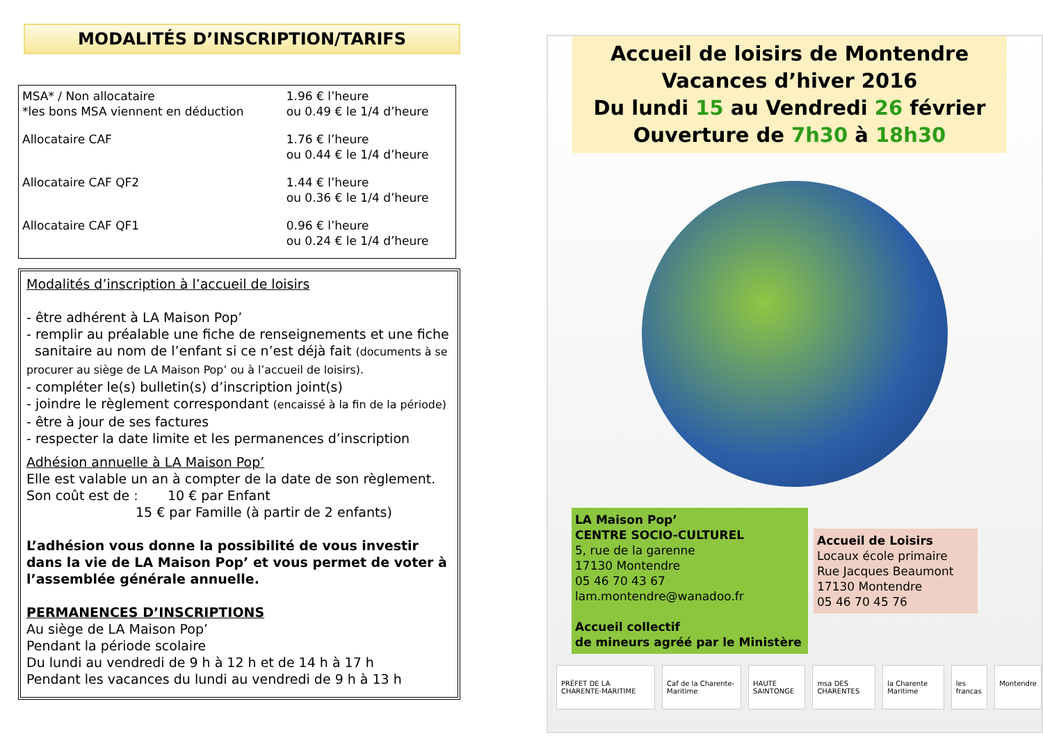MODALITÉS D’INSCRIPTION/TARIFS
| MSA* / Non allocataire *les bons MSA viennent en déduction | 1.96 € l’heure ou 0.49 € le 1/4 d’heure |
| Allocataire CAF | 1.76 € l’heure ou 0.44 € le 1/4 d’heure |
| Allocataire CAF QF2 | 1.44 € l’heure ou 0.36 € le 1/4 d’heure |
| Allocataire CAF QF1 | 0.96 € l’heure ou 0.24 € le 1/4 d’heure |
Modalités d’inscription à l’accueil de loisirs
- être adhérent à LA Maison Pop’
- remplir au préalable une fiche de renseignements et une fiche
sanitaire au nom de l’enfant si ce n’est déjà fait (documents à se procurer au siège de LA Maison Pop’ ou à l’accueil de loisirs).
- compléter le(s) bulletin(s) d’inscription joint(s)
- joindre le règlement correspondant (encaissé à la fin de la période)
- être à jour de ses factures
- respecter la date limite et les permanences d’inscription
Adhésion annuelle à LA Maison Pop’
Elle est valable un an à compter de la date de son règlement.
Son coût est de : 10 € par Enfant
15 € par Famille (à partir de 2 enfants)
L’adhésion vous donne la possibilité de vous investir dans la vie de LA Maison Pop’ et vous permet de voter à l’assemblée générale annuelle.
PERMANENCES D’INSCRIPTIONS
Au siège de LA Maison Pop’
Pendant la période scolaire
Du lundi au vendredi de 9 h à 12 h et de 14 h à 17 h
Pendant les vacances du lundi au vendredi de 9 h à 13 h
Accueil de loisirs de Montendre
Vacances d’hiver 2016
Du lundi 15 au Vendredi 26 février
Ouverture de 7h30 à 18h30
LA Maison Pop’
CENTRE SOCIO-CULTUREL
5, rue de la garenne
17130 Montendre
05 46 70 43 67
lam.montendre@wanadoo.fr
Accueil collectif
de mineurs agréé par le Ministère
Accueil de Loisirs
Locaux école primaire
Rue Jacques Beaumont
17130 Montendre
05 46 70 45 76
PRÉFET DE LA CHARENTE-MARITIME Caf de la Charente-Maritime HAUTE SAINTONGE msa DES CHARENTES la Charente Maritime les francas Montendre